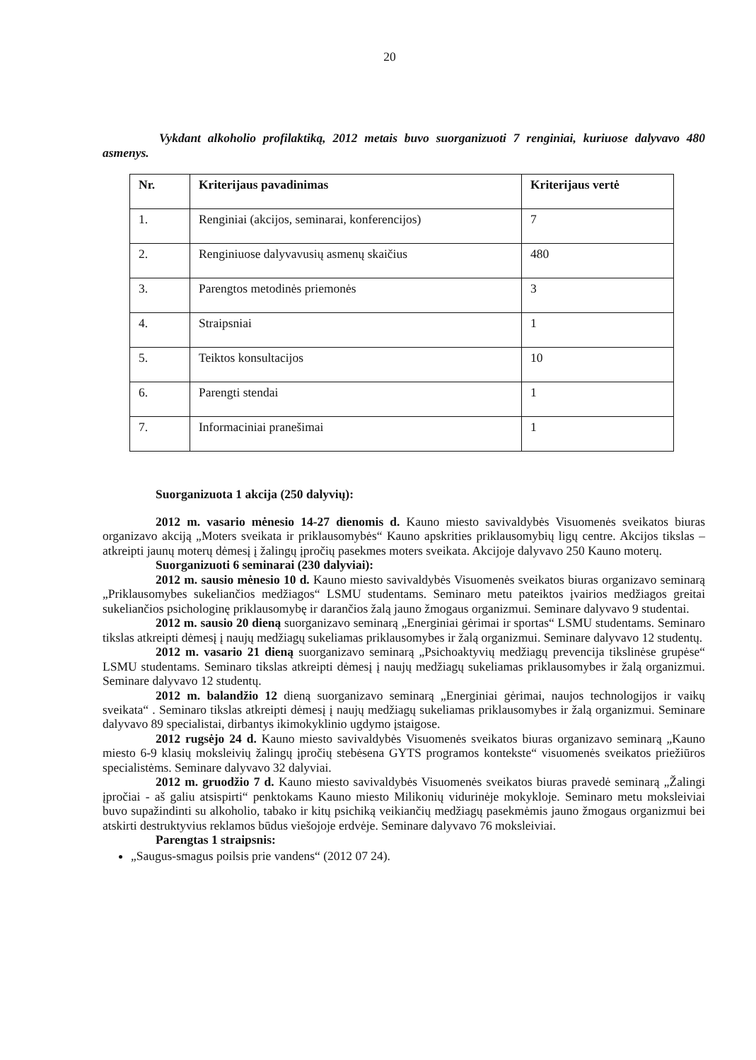20
Vykdant alkoholio profilaktiką, 2012 metais buvo suorganizuoti 7 renginiai, kuriuose dalyvavo 480 asmenys.
| Nr. | Kriterijaus pavadinimas | Kriterijaus vertė |
| --- | --- | --- |
| 1. | Renginiai (akcijos, seminarai, konferencijos) | 7 |
| 2. | Renginiuose dalyvavusių asmenų skaičius | 480 |
| 3. | Parengtos metodinės priemonės | 3 |
| 4. | Straipsniai | 1 |
| 5. | Teiktos konsultacijos | 10 |
| 6. | Parengti stendai | 1 |
| 7. | Informaciniai pranešimai | 1 |
Suorganizuota 1 akcija (250 dalyvių):
2012 m. vasario mėnesio 14-27 dienomis d. Kauno miesto savivaldybės Visuomenės sveikatos biuras organizavo akciją „Moters sveikata ir priklausomybės“ Kauno apskrities priklausomybių ligų centre. Akcijos tikslas – atkreipti jaunų moterų dėmesį į žalingų įpročių pasekmes moters sveikata. Akcijoje dalyvavo 250 Kauno moterų.
Suorganizuoti 6 seminarai (230 dalyviai):
2012 m. sausio mėnesio 10 d. Kauno miesto savivaldybės Visuomenės sveikatos biuras organizavo seminarą „Priklausomybes sukeliančios medžiagos“ LSMU studentams. Seminaro metu pateiktos įvairios medžiagos greitai sukeliančios psichologinę priklausomybę ir darančios žalą jauno žmogaus organizmui. Seminare dalyvavo 9 studentai.
2012 m. sausio 20 dieną suorganizavo seminarą „Energiniai gėrimai ir sportas“ LSMU studentams. Seminaro tikslas atkreipti dėmesį į naujų medžiagų sukeliamas priklausomybes ir žalą organizmui. Seminare dalyvavo 12 studentų.
2012 m. vasario 21 dieną suorganizavo seminarą „Psichoaktyvių medžiagų prevencija tikslinėse grupėse“ LSMU studentams. Seminaro tikslas atkreipti dėmesį į naujų medžiagų sukeliamas priklausomybes ir žalą organizmui. Seminare dalyvavo 12 studentų.
2012 m. balandžio 12 dieną suorganizavo seminarą „Energiniai gėrimai, naujos technologijos ir vaikų sveikata“ . Seminaro tikslas atkreipti dėmesį į naujų medžiagų sukeliamas priklausomybes ir žalą organizmui. Seminare dalyvavo 89 specialistai, dirbantys ikimokyklinio ugdymo įstaigose.
2012 rugsėjo 24 d. Kauno miesto savivaldybės Visuomenės sveikatos biuras organizavo seminarą „Kauno miesto 6-9 klasių moksleivių žalingų įpročių stebėsena GYTS programos kontekste“ visuomenės sveikatos priežiūros specialistėms. Seminare dalyvavo 32 dalyviai.
2012 m. gruodžio 7 d. Kauno miesto savivaldybės Visuomenės sveikatos biuras pravedė seminarą „Žalingi įpročiai - aš galiu atsispirti“ penktokams Kauno miesto Milikonių vidurinėje mokykloje. Seminaro metu moksleiviai buvo supažindinti su alkoholio, tabako ir kitų psichiką veikiančių medžiagų pasekmėmis jauno žmogaus organizmui bei atskirti destruktyvius reklamos būdus viešojoje erdvėje. Seminare dalyvavo 76 moksleiviai.
Parengtas 1 straipsnis:
„Saugus-smagus poilsis prie vandens“ (2012 07 24).